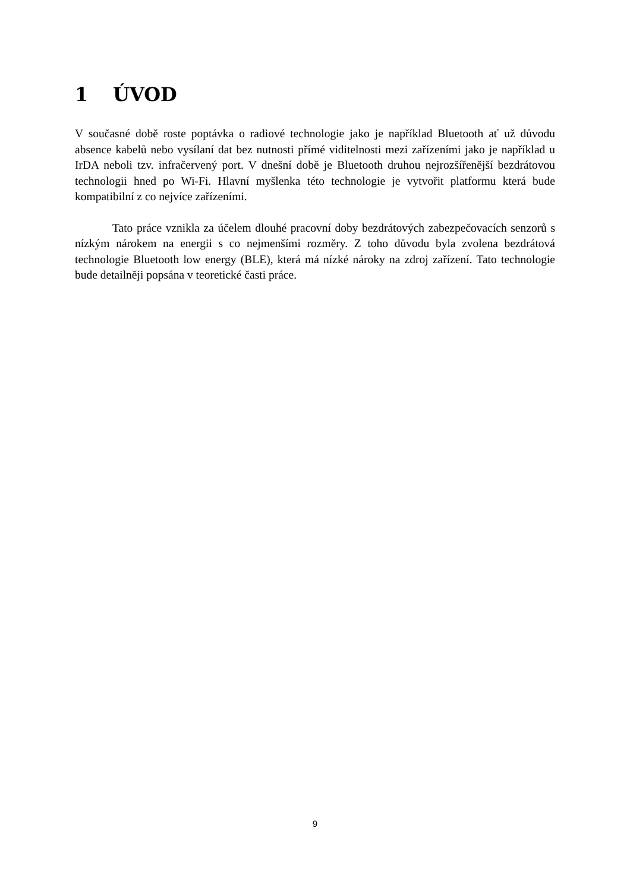1 ÚVOD
V současné době roste poptávka o radiové technologie jako je například Bluetooth ať už důvodu absence kabelů nebo vysílaní dat bez nutnosti přímé viditelnosti mezi zařízeními jako je například u IrDA neboli tzv. infračervený port. V dnešní době je Bluetooth druhou nejrozšířenější bezdrátovou technologii hned po Wi-Fi. Hlavní myšlenka této technologie je vytvořit platformu která bude kompatibilní z co nejvíce zařízeními.
Tato práce vznikla za účelem dlouhé pracovní doby bezdrátových zabezpečovacích senzorů s nízkým nárokem na energii s co nejmenšími rozměry. Z toho důvodu byla zvolena bezdrátová technologie Bluetooth low energy (BLE), která má nízké nároky na zdroj zařízení. Tato technologie bude detailněji popsána v teoretické časti práce.
9